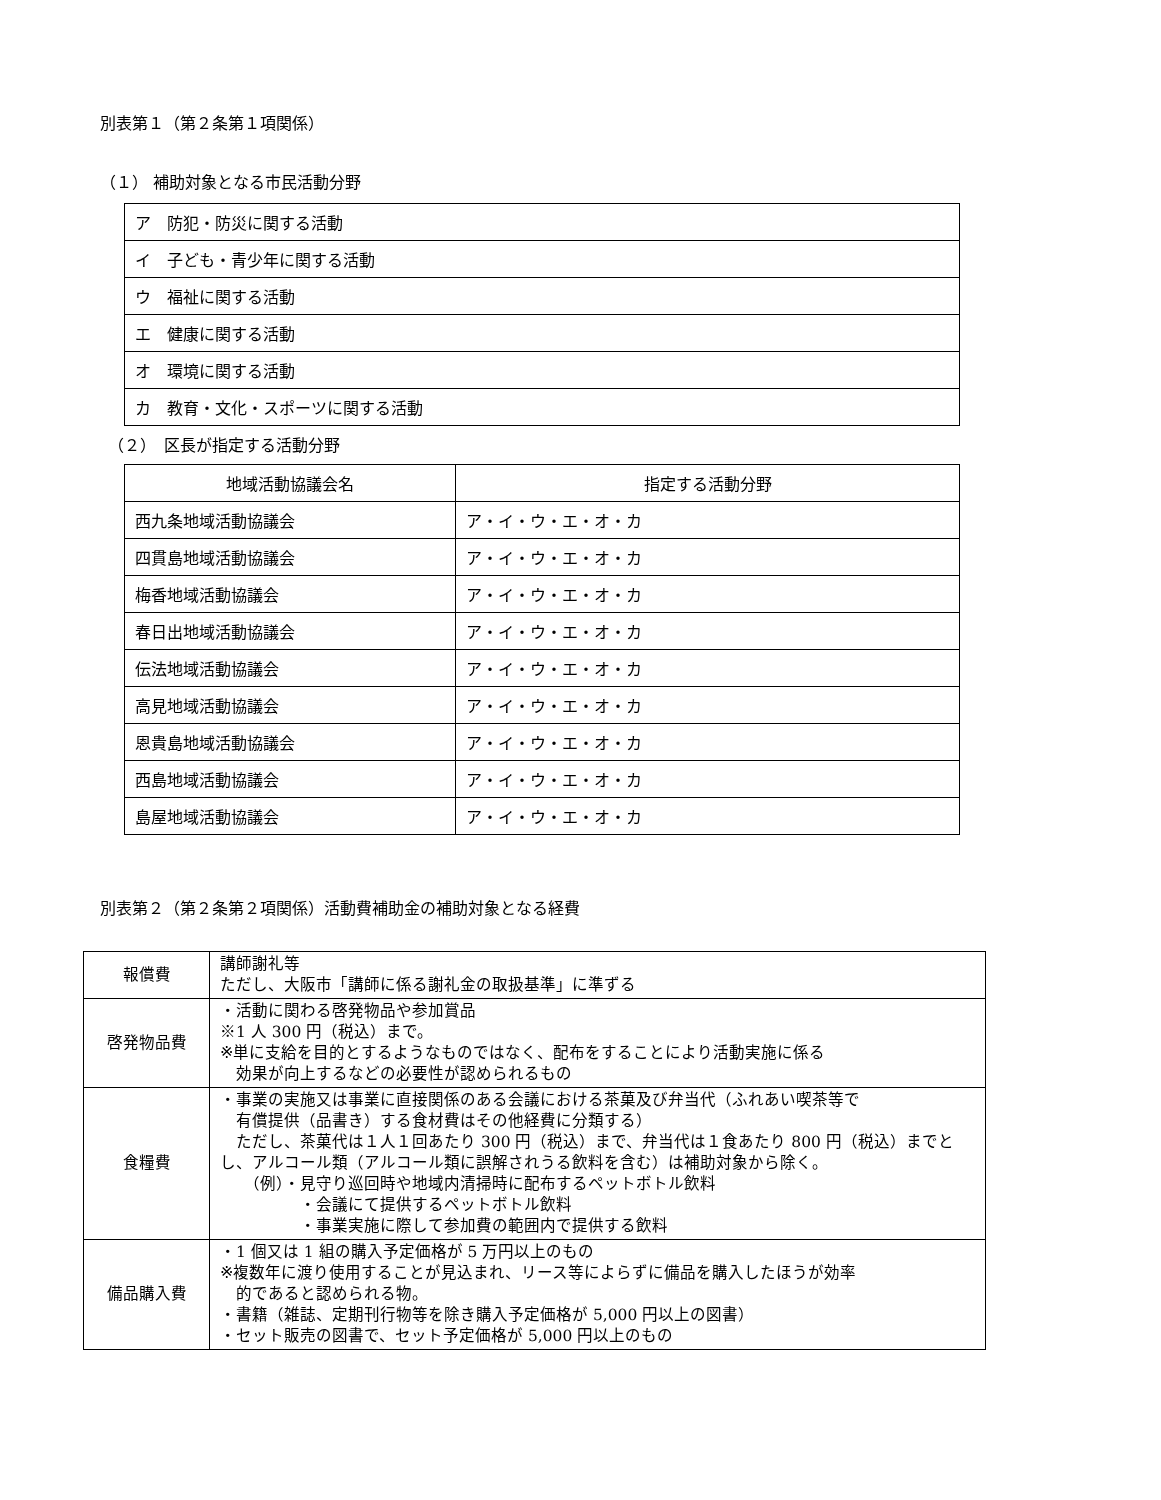別表第１（第２条第１項関係）
（１） 補助対象となる市民活動分野
| ア 防犯・防災に関する活動 |
| イ 子ども・青少年に関する活動 |
| ウ 福祉に関する活動 |
| エ 健康に関する活動 |
| オ 環境に関する活動 |
| カ 教育・文化・スポーツに関する活動 |
（２）　区長が指定する活動分野
| 地域活動協議会名 | 指定する活動分野 |
| --- | --- |
| 西九条地域活動協議会 | ア・イ・ウ・エ・オ・カ |
| 四貫島地域活動協議会 | ア・イ・ウ・エ・オ・カ |
| 梅香地域活動協議会 | ア・イ・ウ・エ・オ・カ |
| 春日出地域活動協議会 | ア・イ・ウ・エ・オ・カ |
| 伝法地域活動協議会 | ア・イ・ウ・エ・オ・カ |
| 高見地域活動協議会 | ア・イ・ウ・エ・オ・カ |
| 恩貴島地域活動協議会 | ア・イ・ウ・エ・オ・カ |
| 西島地域活動協議会 | ア・イ・ウ・エ・オ・カ |
| 島屋地域活動協議会 | ア・イ・ウ・エ・オ・カ |
別表第２（第２条第２項関係）活動費補助金の補助対象となる経費
| 報償費 | 講師謝礼等 ただし、大阪市「講師に係る謝礼金の取扱基準」に準ずる |
| 啓発物品費 | ・活動に関わる啓発物品や参加賞品 ※1 人 300 円（税込）まで。 ※単に支給を目的とするようなものではなく、配布をすることにより活動実施に係る 効果が向上するなどの必要性が認められるもの |
| 食糧費 | ・事業の実施又は事業に直接関係のある会議における茶菓及び弁当代（ふれあい喫茶等で 有償提供（品書き）する食材費はその他経費に分類する） ただし、茶菓代は１人１回あたり 300 円（税込）まで、弁当代は１食あたり 800 円（税込）までとし、アルコール類（アルコール類に誤解されうる飲料を含む）は補助対象から除く。 （例）・見守り巡回時や地域内清掃時に配布するペットボトル飲料 ・会議にて提供するペットボトル飲料 ・事業実施に際して参加費の範囲内で提供する飲料 |
| 備品購入費 | ・1 個又は 1 組の購入予定価格が 5 万円以上のもの ※複数年に渡り使用することが見込まれ、リース等によらずに備品を購入したほうが効率 的であると認められる物。 ・書籍（雑誌、定期刊行物等を除き購入予定価格が 5,000 円以上の図書） ・セット販売の図書で、セット予定価格が 5,000 円以上のもの |